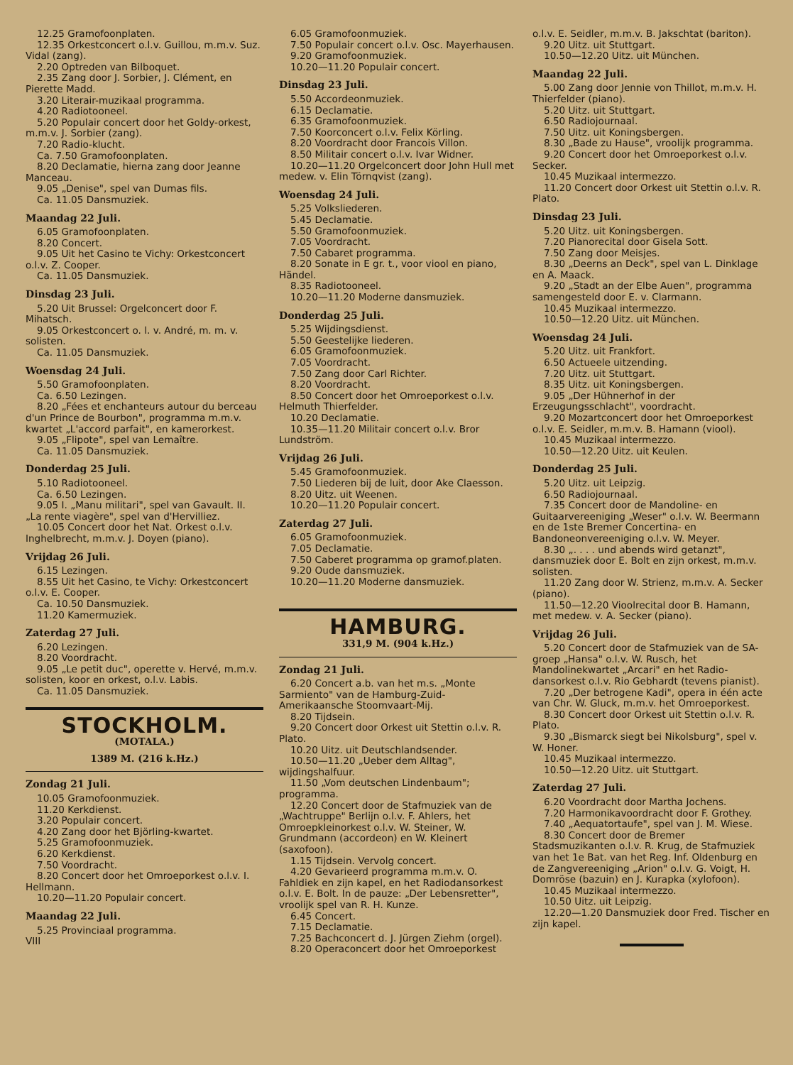12.25 Gramofoonplaten.
12.35 Orkestconcert o.l.v. Guillou, m.m.v. Suz. Vidal (zang).
2.20 Optreden van Bilboquet.
2.35 Zang door J. Sorbier, J. Clément, en Pierette Madd.
3.20 Literair-muzikaal programma.
4.20 Radiotooneel.
5.20 Populair concert door het Goldy-orkest, m.m.v. J. Sorbier (zang).
7.20 Radio-klucht.
Ca. 7.50 Gramofoonplaten.
8.20 Declamatie, hierna zang door Jeanne Manceau.
9.05 „Denise", spel van Dumas fils.
Ca. 11.05 Dansmuziek.
Maandag 22 Juli.
6.05 Gramofoonplaten.
8.20 Concert.
9.05 Uit het Casino te Vichy: Orkestconcert o.l.v. Z. Cooper.
Ca. 11.05 Dansmuziek.
Dinsdag 23 Juli.
5.20 Uit Brussel: Orgelconcert door F. Mihatsch.
9.05 Orkestconcert o. l. v. André, m. m. v. solisten.
Ca. 11.05 Dansmuziek.
Woensdag 24 Juli.
5.50 Gramofoonplaten.
Ca. 6.50 Lezingen.
8.20 „Fées et enchanteurs autour du berceau d'un Prince de Bourbon", programma m.m.v. kwartet „L'accord parfait", en kamerorkest.
9.05 „Flipote", spel van Lemaître.
Ca. 11.05 Dansmuziek.
Donderdag 25 Juli.
5.10 Radiotooneel.
Ca. 6.50 Lezingen.
9.05 I. „Manu militari", spel van Gavault. II. „La rente viagère", spel van d'Hervilliez.
10.05 Concert door het Nat. Orkest o.l.v. Inghelbrecht, m.m.v. J. Doyen (piano).
Vrijdag 26 Juli.
6.15 Lezingen.
8.55 Uit het Casino, te Vichy: Orkestconcert o.l.v. E. Cooper.
Ca. 10.50 Dansmuziek.
11.20 Kamermuziek.
Zaterdag 27 Juli.
6.20 Lezingen.
8.20 Voordracht.
9.05 „Le petit duc", operette v. Hervé, m.m.v. solisten, koor en orkest, o.l.v. Labis.
Ca. 11.05 Dansmuziek.
STOCKHOLM.
(MOTALA.)
1389 M. (216 k.Hz.)
Zondag 21 Juli.
10.05 Gramofoonmuziek.
11.20 Kerkdienst.
3.20 Populair concert.
4.20 Zang door het Björling-kwartet.
5.25 Gramofoonmuziek.
6.20 Kerkdienst.
7.50 Voordracht.
8.20 Concert door het Omroeporkest o.l.v. I. Hellmann.
10.20—11.20 Populair concert.
Maandag 22 Juli.
5.25 Provinciaal programma.
VIII
6.05 Gramofoonmuziek.
7.50 Populair concert o.l.v. Osc. Mayerhausen.
9.20 Gramofoonmuziek.
10.20—11.20 Populair concert.
Dinsdag 23 Juli.
5.50 Accordeonmuziek.
6.15 Declamatie.
6.35 Gramofoonmuziek.
7.50 Koorconcert o.l.v. Felix Körling.
8.20 Voordracht door Francois Villon.
8.50 Militair concert o.l.v. Ivar Widner.
10.20—11.20 Orgelconcert door John Hull met medew. v. Elin Törnqvist (zang).
Woensdag 24 Juli.
5.25 Volksliederen.
5.45 Declamatie.
5.50 Gramofoonmuziek.
7.05 Voordracht.
7.50 Cabaret programma.
8.20 Sonate in E gr. t., voor viool en piano, Händel.
8.35 Radiotooneel.
10.20—11.20 Moderne dansmuziek.
Donderdag 25 Juli.
5.25 Wijdingsdienst.
5.50 Geestelijke liederen.
6.05 Gramofoonmuziek.
7.05 Voordracht.
7.50 Zang door Carl Richter.
8.20 Voordracht.
8.50 Concert door het Omroeporkest o.l.v. Helmuth Thierfelder.
10.20 Declamatie.
10.35—11.20 Militair concert o.l.v. Bror Lundström.
Vrijdag 26 Juli.
5.45 Gramofoonmuziek.
7.50 Liederen bij de luit, door Ake Claesson.
8.20 Uitz. uit Weenen.
10.20—11.20 Populair concert.
Zaterdag 27 Juli.
6.05 Gramofoonmuziek.
7.05 Declamatie.
7.50 Caberet programma op gramof.platen.
9.20 Oude dansmuziek.
10.20—11.20 Moderne dansmuziek.
HAMBURG.
331,9 M. (904 k.Hz.)
Zondag 21 Juli.
6.20 Concert a.b. van het m.s. „Monte Sarmiento" van de Hamburg-Zuid-Amerikaansche Stoomvaart-Mij.
8.20 Tijdsein.
9.20 Concert door Orkest uit Stettin o.l.v. R. Plato.
10.20 Uitz. uit Deutschlandsender.
10.50—11.20 „Ueber dem Alltag", wijdingshalfuur.
11.50 „Vom deutschen Lindenbaum"; programma.
12.20 Concert door de Stafmuziek van de „Wachtruppe" Berlijn o.l.v. F. Ahlers, het Omroepkleinorkest o.l.v. W. Steiner, W. Grundmann (accordeon) en W. Kleinert (saxofoon).
1.15 Tijdsein. Vervolg concert.
4.20 Gevarieerd programma m.m.v. O. Fahldiek en zijn kapel, en het Radiodansorkest o.l.v. E. Bolt. In de pauze: „Der Lebensretter", vroolijk spel van R. H. Kunze.
6.45 Concert.
7.15 Declamatie.
7.25 Bachconcert d. J. Jürgen Ziehm (orgel).
8.20 Operaconcert door het Omroeporkest
o.l.v. E. Seidler, m.m.v. B. Jakschtat (bariton).
9.20 Uitz. uit Stuttgart.
10.50—12.20 Uitz. uit München.
Maandag 22 Juli.
5.00 Zang door Jennie von Thillot, m.m.v. H. Thierfelder (piano).
5.20 Uitz. uit Stuttgart.
6.50 Radiojournaal.
7.50 Uitz. uit Koningsbergen.
8.30 „Bade zu Hause", vroolijk programma.
9.20 Concert door het Omroeporkest o.l.v. Secker.
10.45 Muzikaal intermezzo.
11.20 Concert door Orkest uit Stettin o.l.v. R. Plato.
Dinsdag 23 Juli.
5.20 Uitz. uit Koningsbergen.
7.20 Pianorecital door Gisela Sott.
7.50 Zang door Meisjes.
8.30 „Deerns an Deck", spel van L. Dinklage en A. Maack.
9.20 „Stadt an der Elbe Auen", programma samengesteld door E. v. Clarmann.
10.45 Muzikaal intermezzo.
10.50—12.20 Uitz. uit München.
Woensdag 24 Juli.
5.20 Uitz. uit Frankfort.
6.50 Actueele uitzending.
7.20 Uitz. uit Stuttgart.
8.35 Uitz. uit Koningsbergen.
9.05 „Der Hühnerhof in der Erzeugungsschlacht", voordracht.
9.20 Mozartconcert door het Omroeporkest o.l.v. E. Seidler, m.m.v. B. Hamann (viool).
10.45 Muzikaal intermezzo.
10.50—12.20 Uitz. uit Keulen.
Donderdag 25 Juli.
5.20 Uitz. uit Leipzig.
6.50 Radiojournaal.
7.35 Concert door de Mandoline- en Guitaarvereeniging „Weser" o.l.v. W. Beermann en de 1ste Bremer Concertina- en Bandoneonvereeniging o.l.v. W. Meyer.
8.30 „. . . . und abends wird getanzt", dansmuziek door E. Bolt en zijn orkest, m.m.v. solisten.
11.20 Zang door W. Strienz, m.m.v. A. Secker (piano).
11.50—12.20 Vioolrecital door B. Hamann, met medew. v. A. Secker (piano).
Vrijdag 26 Juli.
5.20 Concert door de Stafmuziek van de SA-groep „Hansa" o.l.v. W. Rusch, het Mandolinekwartet „Arcari" en het Radio-dansorkest o.l.v. Rio Gebhardt (tevens pianist).
7.20 „Der betrogene Kadi", opera in één acte van Chr. W. Gluck, m.m.v. het Omroeporkest.
8.30 Concert door Orkest uit Stettin o.l.v. R. Plato.
9.30 „Bismarck siegt bei Nikolsburg", spel v. W. Honer.
10.45 Muzikaal intermezzo.
10.50—12.20 Uitz. uit Stuttgart.
Zaterdag 27 Juli.
6.20 Voordracht door Martha Jochens.
7.20 Harmonikavoordracht door F. Grothey.
7.40 „Aequatortaufe", spel van J. M. Wiese.
8.30 Concert door de Bremer Stadsmuzikanten o.l.v. R. Krug, de Stafmuziek van het 1e Bat. van het Reg. Inf. Oldenburg en de Zangvereeniging „Arion" o.l.v. G. Voigt, H. Domröse (bazuin) en J. Kurapka (xylofoon).
10.45 Muzikaal intermezzo.
10.50 Uitz. uit Leipzig.
12.20—1.20 Dansmuziek door Fred. Tischer en zijn kapel.